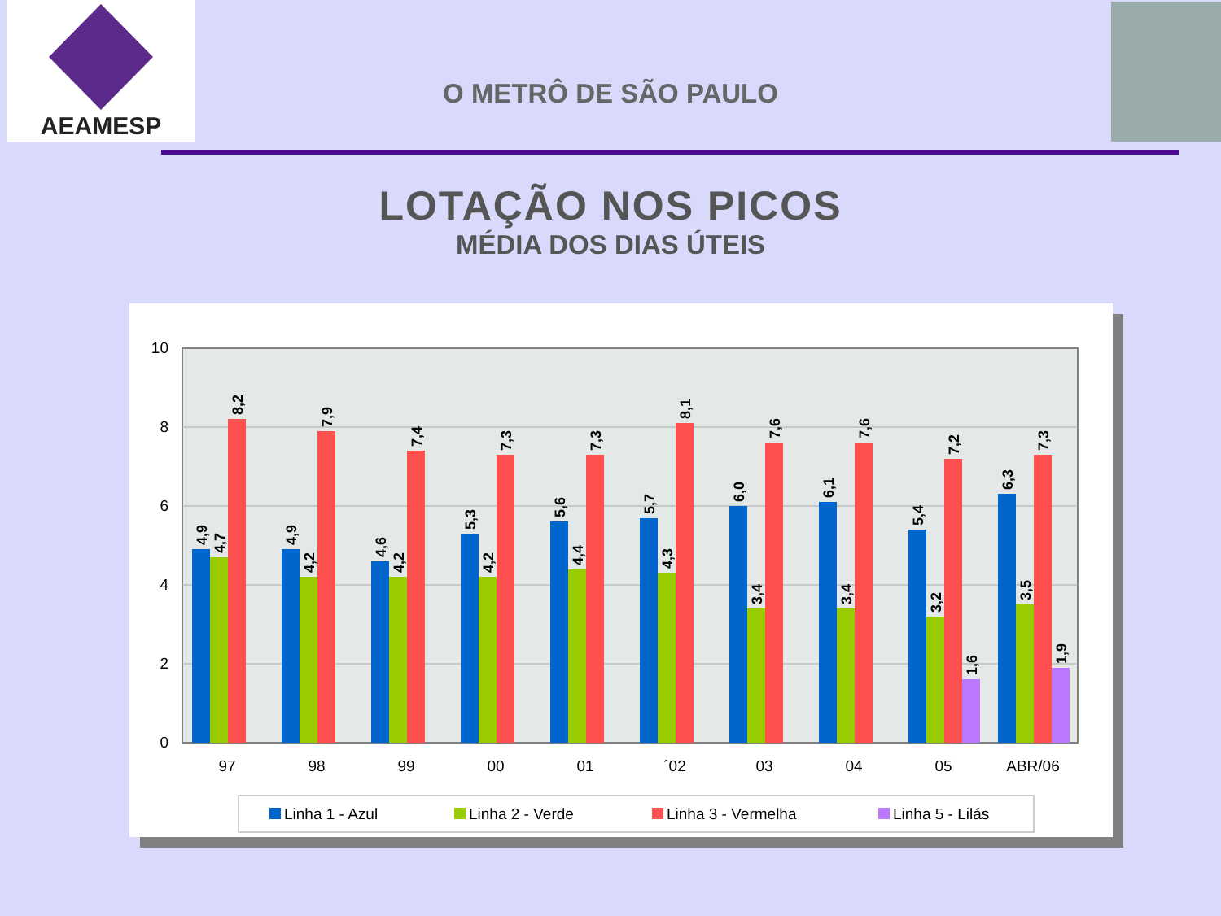AEAMESP
O METRÔ DE SÃO PAULO
LOTAÇÃO NOS PICOS
MÉDIA DOS DIAS ÚTEIS
0
2
4
6
8
10
97
98
99
00
01
´02
03
04
05
ABR/06
4,9
4,7
8,2
4,9
4,2
7,9
4,6
4,2
7,4
5,3
4,2
7,3
5,6
4,4
7,3
5,7
4,3
8,1
6,0
3,4
7,6
6,1
3,4
7,6
5,4
3,2
7,2
1,6
6,3
3,5
7,3
1,9
Linha 1 - Azul
Linha 2 - Verde
Linha 3 - Vermelha
Linha 5 - Lilás